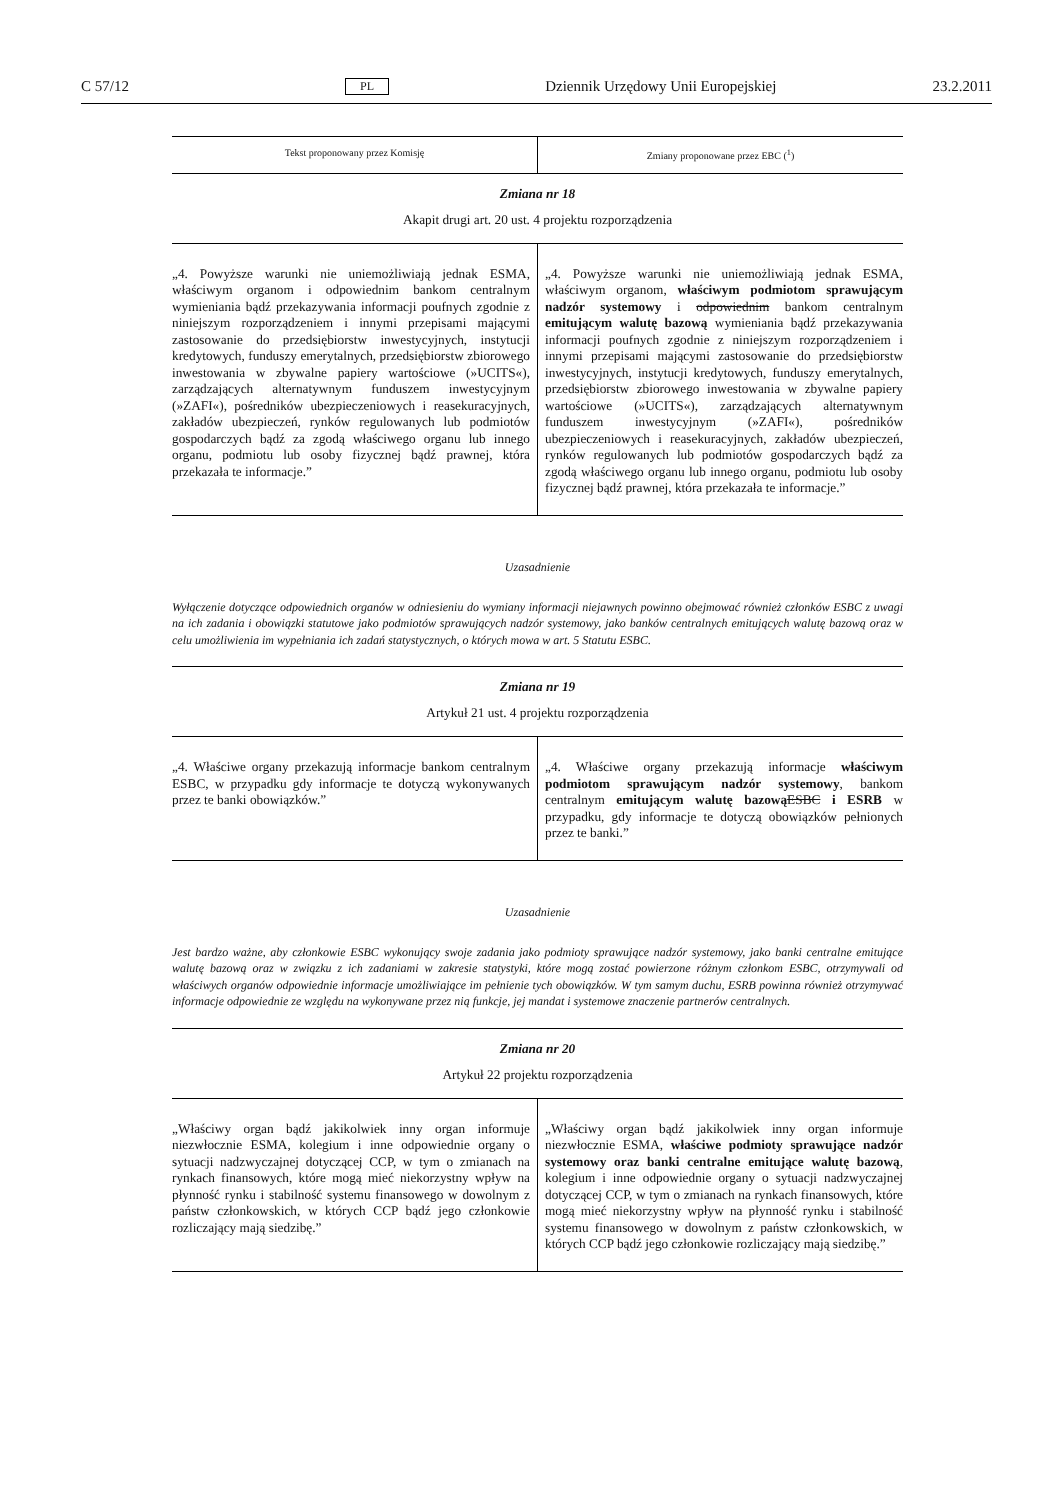C 57/12 PL Dziennik Urzędowy Unii Europejskiej 23.2.2011
| Tekst proponowany przez Komisję | Zmiany proponowane przez EBC (<sup>1</sup>) |
Zmiana nr 18
Akapit drugi art. 20 ust. 4 projektu rozporządzenia
| „4. Powyższe warunki nie uniemożliwiają jednak ESMA, właściwym organom i odpowiednim bankom centralnym wymieniania bądź przekazywania informacji poufnych zgodnie z niniejszym rozporządzeniem i innymi przepisami mającymi zastosowanie do przedsiębiorstw inwestycyjnych, instytucji kredytowych, funduszy emerytalnych, przedsiębiorstw zbiorowego inwestowania w zbywalne papiery wartościowe (»UCITS«), zarządzających alternatywnym funduszem inwestycyjnym (»ZAFI«), pośredników ubezpieczeniowych i reasekuracyjnych, zakładów ubezpieczeń, rynków regulowanych lub podmiotów gospodarczych bądź za zgodą właściwego organu lub innego organu, podmiotu lub osoby fizycznej bądź prawnej, która przekazała te informacje.” | „4. Powyższe warunki nie uniemożliwiają jednak ESMA, właściwym organom, właściwym podmiotom sprawującym nadzór systemowy i odpowiednim bankom centralnym emitującym walutę bazową wymieniania bądź przekazywania informacji poufnych zgodnie z niniejszym rozporządzeniem i innymi przepisami mającymi zastosowanie do przedsiębiorstw inwestycyjnych, instytucji kredytowych, funduszy emerytalnych, przedsiębiorstw zbiorowego inwestowania w zbywalne papiery wartościowe (»UCITS«), zarządzających alternatywnym funduszem inwestycyjnym (»ZAFI«), pośredników ubezpieczeniowych i reasekuracyjnych, zakładów ubezpieczeń, rynków regulowanych lub podmiotów gospodarczych bądź za zgodą właściwego organu lub innego organu, podmiotu lub osoby fizycznej bądź prawnej, która przekazała te informacje.” |
Uzasadnienie
Wyłączenie dotyczące odpowiednich organów w odniesieniu do wymiany informacji niejawnych powinno obejmować również członków ESBC z uwagi na ich zadania i obowiązki statutowe jako podmiotów sprawujących nadzór systemowy, jako banków centralnych emitujących walutę bazową oraz w celu umożliwienia im wypełniania ich zadań statystycznych, o których mowa w art. 5 Statutu ESBC.
Zmiana nr 19
Artykuł 21 ust. 4 projektu rozporządzenia
| „4. Właściwe organy przekazują informacje bankom centralnym ESBC, w przypadku gdy informacje te dotyczą wykonywanych przez te banki obowiązków.” | „4. Właściwe organy przekazują informacje właściwym podmiotom sprawującym nadzór systemowy , bankom centralnym emitującym walutę bazową ESBC i ESRB w przypadku, gdy informacje te dotyczą obowiązków pełnionych przez te banki.” |
Uzasadnienie
Jest bardzo ważne, aby członkowie ESBC wykonujący swoje zadania jako podmioty sprawujące nadzór systemowy, jako banki centralne emitujące walutę bazową oraz w związku z ich zadaniami w zakresie statystyki, które mogą zostać powierzone różnym członkom ESBC, otrzymywali od właściwych organów odpowiednie informacje umożliwiające im pełnienie tych obowiązków. W tym samym duchu, ESRB powinna również otrzymywać informacje odpowiednie ze względu na wykonywane przez nią funkcje, jej mandat i systemowe znaczenie partnerów centralnych.
Zmiana nr 20
Artykuł 22 projektu rozporządzenia
| „Właściwy organ bądź jakikolwiek inny organ informuje niezwłocznie ESMA, kolegium i inne odpowiednie organy o sytuacji nadzwyczajnej dotyczącej CCP, w tym o zmianach na rynkach finansowych, które mogą mieć niekorzystny wpływ na płynność rynku i stabilność systemu finansowego w dowolnym z państw członkowskich, w których CCP bądź jego członkowie rozliczający mają siedzibę.” | „Właściwy organ bądź jakikolwiek inny organ informuje niezwłocznie ESMA, właściwe podmioty sprawujące nadzór systemowy oraz banki centralne emitujące walutę bazową , kolegium i inne odpowiednie organy o sytuacji nadzwyczajnej dotyczącej CCP, w tym o zmianach na rynkach finansowych, które mogą mieć niekorzystny wpływ na płynność rynku i stabilność systemu finansowego w dowolnym z państw członkowskich, w których CCP bądź jego członkowie rozliczający mają siedzibę.” |